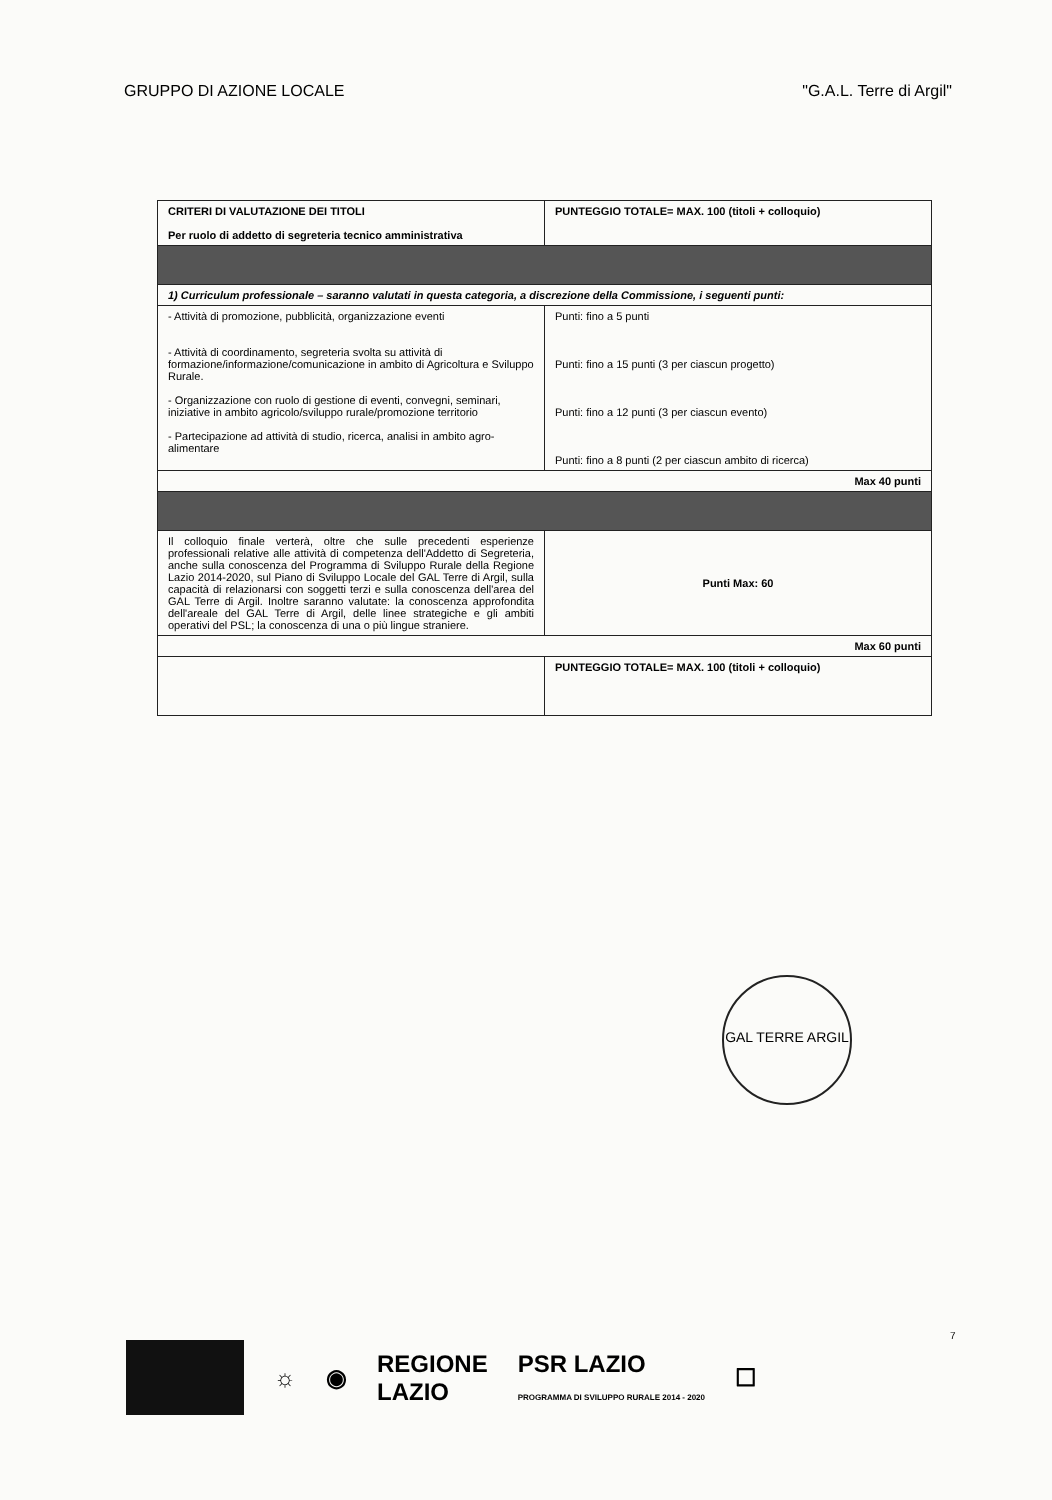GRUPPO DI AZIONE LOCALE "G.A.L. Terre di Argil"
| CRITERI DI VALUTAZIONE DEI TITOLI Per ruolo di addetto di segreteria tecnico amministrativa | PUNTEGGIO TOTALE= MAX. 100 (titoli + colloquio) |
| 1) Curriculum professionale – saranno valutati in questa categoria, a discrezione della Commissione, i seguenti punti: | |
| - Attività di promozione, pubblicità, organizzazione eventi - Attività di coordinamento, segreteria svolta su attività di formazione/informazione/comunicazione in ambito di Agricoltura e Sviluppo Rurale. - Organizzazione con ruolo di gestione di eventi, convegni, seminari, iniziative in ambito agricolo/sviluppo rurale/promozione territorio - Partecipazione ad attività di studio, ricerca, analisi in ambito agro-alimentare | Punti: fino a 5 punti Punti: fino a 15 punti (3 per ciascun progetto) Punti: fino a 12 punti (3 per ciascun evento) Punti: fino a 8 punti (2 per ciascun ambito di ricerca) |
| Max 40 punti | |
| Il colloquio finale verterà, oltre che sulle precedenti esperienze professionali relative alle attività di competenza dell'Addetto di Segreteria, anche sulla conoscenza del Programma di Sviluppo Rurale della Regione Lazio 2014-2020, sul Piano di Sviluppo Locale del GAL Terre di Argil, sulla capacità di relazionarsi con soggetti terzi e sulla conoscenza dell'area del GAL Terre di Argil. Inoltre saranno valutate: la conoscenza approfondita dell'areale del GAL Terre di Argil, delle linee strategiche e gli ambiti operativi del PSL; la conoscenza di una o più lingue straniere. | Punti Max: 60 |
| Max 60 punti | |
| | PUNTEGGIO TOTALE= MAX. 100 (titoli + colloquio) |
GAL TERRE ARGIL
7
☼ ◉ REGIONE
LAZIO PSR LAZIO
PROGRAMMA DI SVILUPPO RURALE 2014 - 2020 ☐